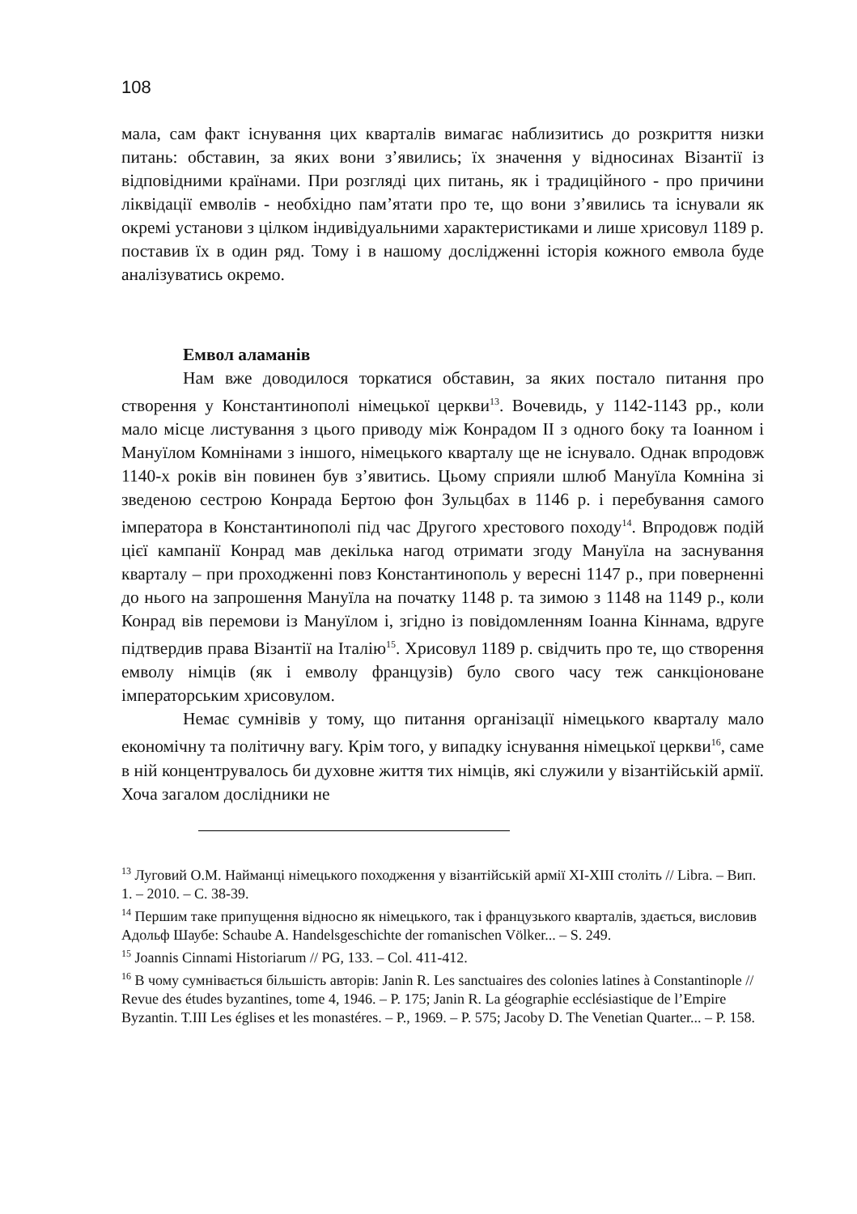108
мала, сам факт існування цих кварталів вимагає наблизитись до розкриття низки питань: обставин, за яких вони з’явились; їх значення у відносинах Візантії із відповідними країнами. При розгляді цих питань, як і традиційного - про причини ліквідації емволів - необхідно пам’ятати про те, що вони з’явились та існували як окремі установи з цілком індивідуальними характеристиками и лише хрисовул 1189 р. поставив їх в один ряд. Тому і в нашому дослідженні історія кожного емвола буде аналізуватись окремо.
Емвол аламанів
Нам вже доводилося торкатися обставин, за яких постало питання про створення у Константинополі німецької церкви<sup>13</sup>. Вочевидь, у 1142-1143 рр., коли мало місце листування з цього приводу між Конрадом II з одного боку та Іоанном і Мануїлом Комнінами з іншого, німецького кварталу ще не існувало. Однак впродовж 1140-х років він повинен був з’явитись. Цьому сприяли шлюб Мануїла Комніна зі зведеною сестрою Конрада Бертою фон Зульцбах в 1146 р. і перебування самого імператора в Константинополі під час Другого хрестового походу<sup>14</sup>. Впродовж подій цієї кампанії Конрад мав декілька нагод отримати згоду Мануїла на заснування кварталу – при проходженні повз Константинополь у вересні 1147 р., при поверненні до нього на запрошення Мануїла на початку 1148 р. та зимою з 1148 на 1149 р., коли Конрад вів перемови із Мануїлом і, згідно із повідомленням Іоанна Кіннама, вдруге підтвердив права Візантії на Італію<sup>15</sup>. Хрисовул 1189 р. свідчить про те, що створення емволу німців (як і емволу французів) було свого часу теж санкціоноване імператорським хрисовулом.
Немає сумнівів у тому, що питання організації німецького кварталу мало економічну та політичну вагу. Крім того, у випадку існування німецької церкви<sup>16</sup>, саме в ній концентрувалось би духовне життя тих німців, які служили у візантійській армії. Хоча загалом дослідники не
<sup>13</sup> Луговий О.М. Найманці німецького походження у візантійській армії XI-XIII століть // Libra. – Вип. 1. – 2010. – С. 38-39.
<sup>14</sup> Першим таке припущення відносно як німецького, так і французького кварталів, здається, висловив Адольф Шаубе: Schaube A. Handelsgeschichte der romanischen Völker... – S. 249.
<sup>15</sup> Joannis Cinnami Historiarum // PG, 133. – Col. 411-412.
<sup>16</sup> В чому сумнівається більшість авторів: Janin R. Les sanctuaires des colonies latines à Constantinople // Revue des études byzantines, tome 4, 1946. – P. 175; Janin R. La géographie ecclésiastique de l’Empire Byzantin. T.III Les églises et les monastéres. – P., 1969. – P. 575; Jacoby D. The Venetian Quarter... – P. 158.